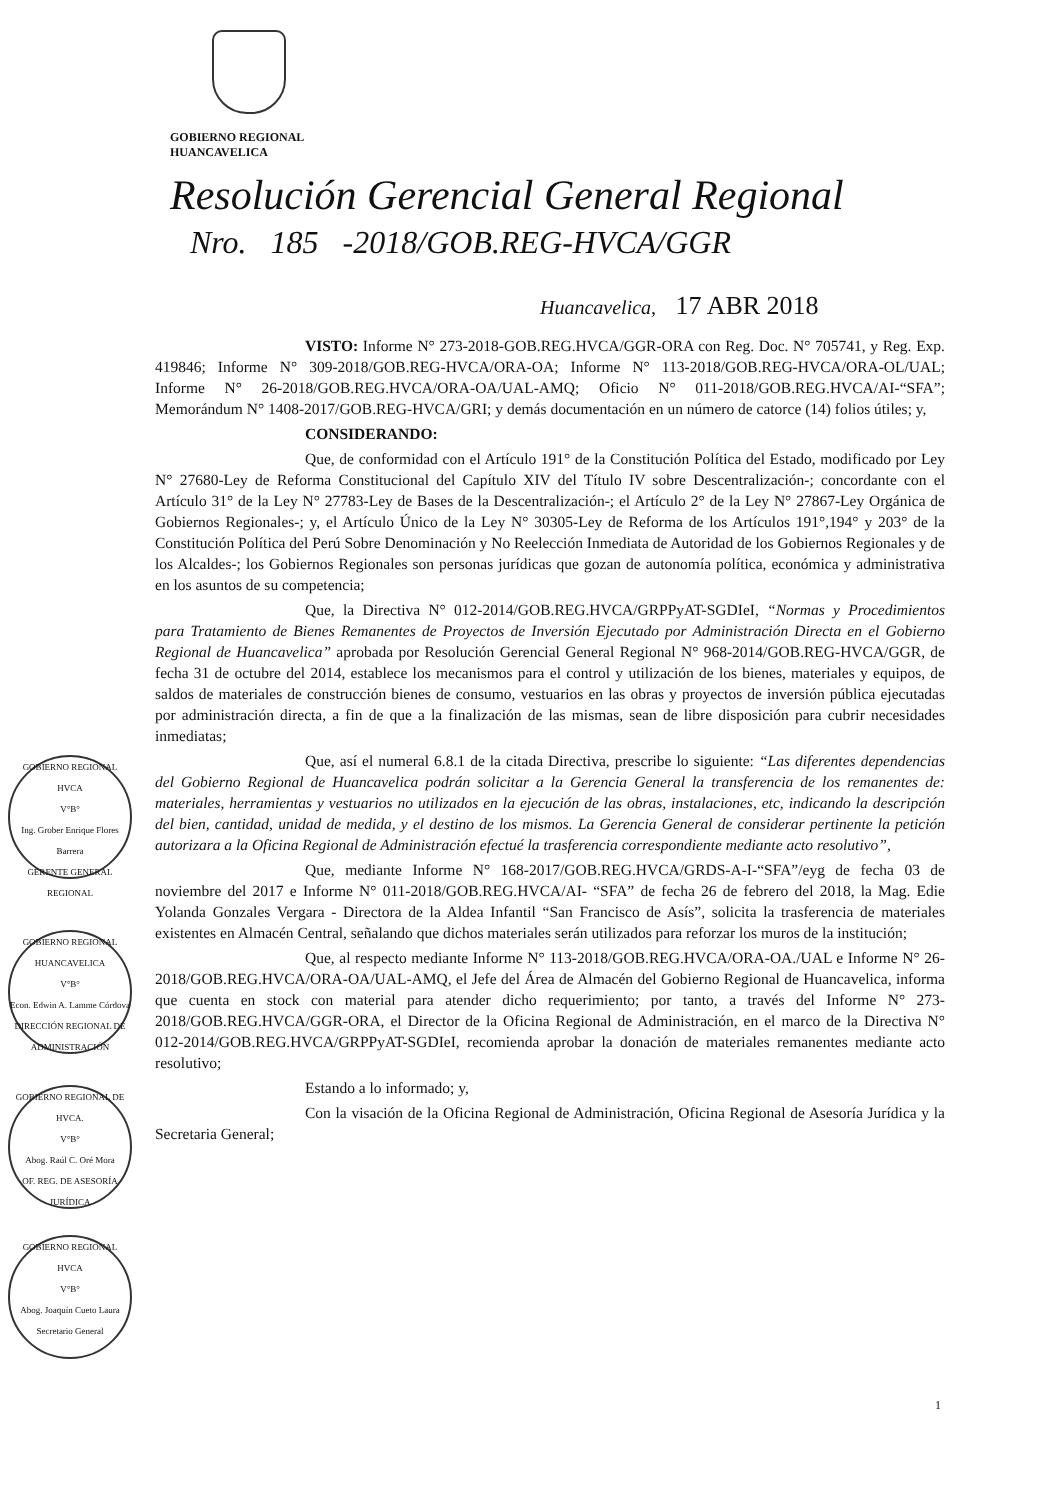GOBIERNO REGIONAL
HUANCAVELICA
Resolución Gerencial General Regional
Nro. 185 -2018/GOB.REG-HVCA/GGR
Huancavelica, 17 ABR 2018
VISTO: Informe N° 273-2018-GOB.REG.HVCA/GGR-ORA con Reg. Doc. N° 705741, y Reg. Exp. 419846; Informe N° 309-2018/GOB.REG-HVCA/ORA-OA; Informe N° 113-2018/GOB.REG-HVCA/ORA-OL/UAL; Informe N° 26-2018/GOB.REG.HVCA/ORA-OA/UAL-AMQ; Oficio N° 011-2018/GOB.REG.HVCA/AI-“SFA”; Memorándum N° 1408-2017/GOB.REG-HVCA/GRI; y demás documentación en un número de catorce (14) folios útiles; y,
CONSIDERANDO:
Que, de conformidad con el Artículo 191° de la Constitución Política del Estado, modificado por Ley N° 27680-Ley de Reforma Constitucional del Capítulo XIV del Título IV sobre Descentralización-; concordante con el Artículo 31° de la Ley N° 27783-Ley de Bases de la Descentralización-; el Artículo 2° de la Ley N° 27867-Ley Orgánica de Gobiernos Regionales-; y, el Artículo Único de la Ley N° 30305-Ley de Reforma de los Artículos 191°,194° y 203° de la Constitución Política del Perú Sobre Denominación y No Reelección Inmediata de Autoridad de los Gobiernos Regionales y de los Alcaldes-; los Gobiernos Regionales son personas jurídicas que gozan de autonomía política, económica y administrativa en los asuntos de su competencia;
Que, la Directiva N° 012-2014/GOB.REG.HVCA/GRPPyAT-SGDIeI, “Normas y Procedimientos para Tratamiento de Bienes Remanentes de Proyectos de Inversión Ejecutado por Administración Directa en el Gobierno Regional de Huancavelica” aprobada por Resolución Gerencial General Regional N° 968-2014/GOB.REG-HVCA/GGR, de fecha 31 de octubre del 2014, establece los mecanismos para el control y utilización de los bienes, materiales y equipos, de saldos de materiales de construcción bienes de consumo, vestuarios en las obras y proyectos de inversión pública ejecutadas por administración directa, a fin de que a la finalización de las mismas, sean de libre disposición para cubrir necesidades inmediatas;
Que, así el numeral 6.8.1 de la citada Directiva, prescribe lo siguiente: “Las diferentes dependencias del Gobierno Regional de Huancavelica podrán solicitar a la Gerencia General la transferencia de los remanentes de: materiales, herramientas y vestuarios no utilizados en la ejecución de las obras, instalaciones, etc, indicando la descripción del bien, cantidad, unidad de medida, y el destino de los mismos. La Gerencia General de considerar pertinente la petición autorizara a la Oficina Regional de Administración efectué la trasferencia correspondiente mediante acto resolutivo”,
Que, mediante Informe N° 168-2017/GOB.REG.HVCA/GRDS-A-I-“SFA”/eyg de fecha 03 de noviembre del 2017 e Informe N° 011-2018/GOB.REG.HVCA/AI- “SFA” de fecha 26 de febrero del 2018, la Mag. Edie Yolanda Gonzales Vergara - Directora de la Aldea Infantil “San Francisco de Asís”, solicita la trasferencia de materiales existentes en Almacén Central, señalando que dichos materiales serán utilizados para reforzar los muros de la institución;
Que, al respecto mediante Informe N° 113-2018/GOB.REG.HVCA/ORA-OA./UAL e Informe N° 26-2018/GOB.REG.HVCA/ORA-OA/UAL-AMQ, el Jefe del Área de Almacén del Gobierno Regional de Huancavelica, informa que cuenta en stock con material para atender dicho requerimiento; por tanto, a través del Informe N° 273-2018/GOB.REG.HVCA/GGR-ORA, el Director de la Oficina Regional de Administración, en el marco de la Directiva N° 012-2014/GOB.REG.HVCA/GRPPyAT-SGDIeI, recomienda aprobar la donación de materiales remanentes mediante acto resolutivo;
Estando a lo informado; y,
Con la visación de la Oficina Regional de Administración, Oficina Regional de Asesoría Jurídica y la Secretaria General;
GOBIERNO REGIONAL HVCA
V°B°
Ing. Grober Enrique Flores Barrera
GERENTE GENERAL REGIONAL
GOBIERNO REGIONAL HUANCAVELICA
V°B°
Econ. Edwin A. Lamme Córdova
DIRECCIÓN REGIONAL DE ADMINISTRACIÓN
GOBIERNO REGIONAL DE HVCA.
V°B°
Abog. Raúl C. Oré Mora
OF. REG. DE ASESORÍA JURÍDICA
GOBIERNO REGIONAL HVCA
V°B°
Abog. Joaquín Cueto Laura
Secretario General
1